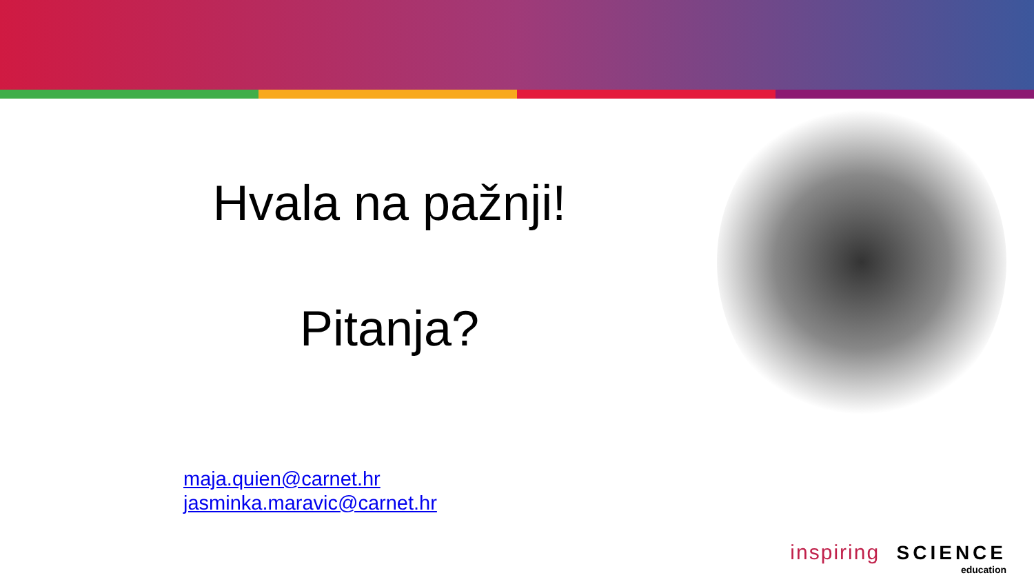Hvala na pažnji!
Pitanja?
maja.quien@carnet.hr
jasminka.maravic@carnet.hr
inspiring SCIENCE
education